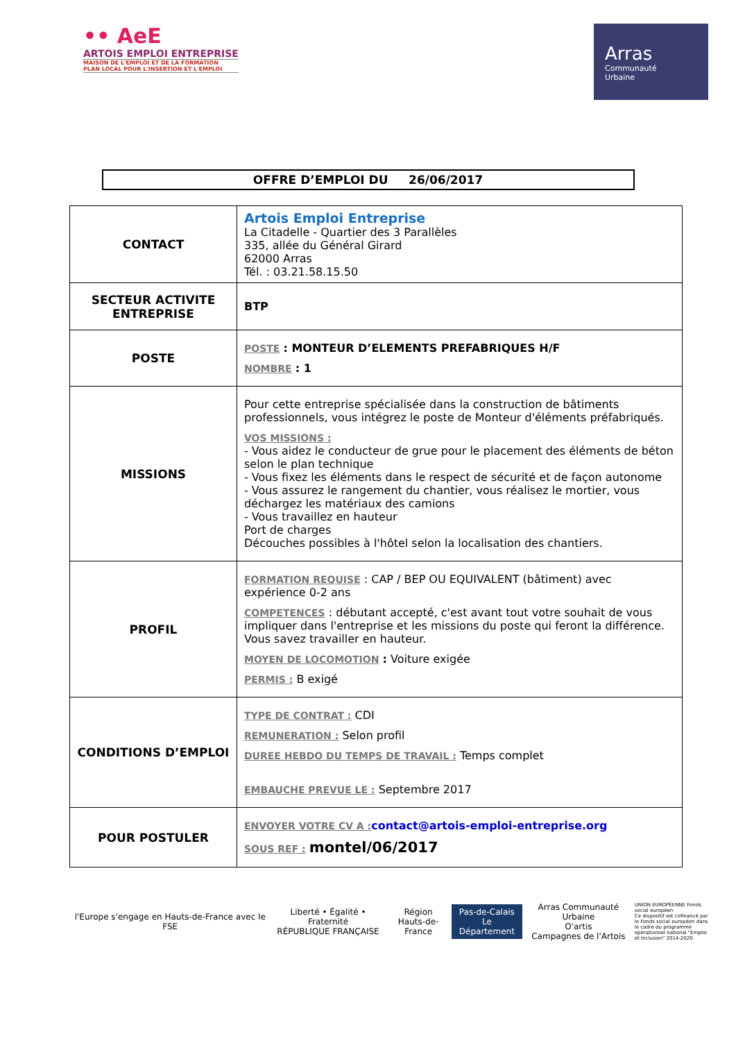•• AeE
ARTOIS EMPLOI ENTREPRISE
MAISON DE L'EMPLOI ET DE LA FORMATION
PLAN LOCAL POUR L'INSERTION ET L'EMPLOI
Arras
Communauté
Urbaine
OFFRE D’EMPLOI DU 26/06/2017
| CONTACT | Artois Emploi Entreprise La Citadelle - Quartier des 3 Parallèles 335, allée du Général Girard 62000 Arras Tél. : 03.21.58.15.50 |
| SECTEUR ACTIVITE ENTREPRISE | BTP |
| POSTE | POSTE : MONTEUR D’ELEMENTS PREFABRIQUES H/F NOMBRE : 1 |
| MISSIONS | Pour cette entreprise spécialisée dans la construction de bâtiments professionnels, vous intégrez le poste de Monteur d'éléments préfabriqués. VOS MISSIONS : - Vous aidez le conducteur de grue pour le placement des éléments de béton selon le plan technique - Vous fixez les éléments dans le respect de sécurité et de façon autonome - Vous assurez le rangement du chantier, vous réalisez le mortier, vous déchargez les matériaux des camions - Vous travaillez en hauteur Port de charges Découches possibles à l'hôtel selon la localisation des chantiers. |
| PROFIL | FORMATION REQUISE : CAP / BEP OU EQUIVALENT (bâtiment) avec expérience 0-2 ans COMPETENCES : débutant accepté, c'est avant tout votre souhait de vous impliquer dans l'entreprise et les missions du poste qui feront la différence. Vous savez travailler en hauteur. MOYEN DE LOCOMOTION : Voiture exigée PERMIS : B exigé |
| CONDITIONS D’EMPLOI | TYPE DE CONTRAT : CDI REMUNERATION : Selon profil DUREE HEBDO DU TEMPS DE TRAVAIL : Temps complet EMBAUCHE PREVUE LE : Septembre 2017 |
| POUR POSTULER | ENVOYER VOTRE CV A : contact@artois-emploi-entreprise.org SOUS REF : montel/06/2017 |
l'Europe s'engage en Hauts-de-France avec le FSE
Liberté • Égalité • Fraternité
RÉPUBLIQUE FRANÇAISE
Région
Hauts-de-France
Pas-de-Calais
Le Département
Arras Communauté Urbaine
O'artis
Campagnes de l'Artois
UNION EUROPÉENNE Fonds social européen
Ce dispositif est cofinancé par le Fonds social européen dans le cadre du programme opérationnel national "Emploi et Inclusion" 2014-2020